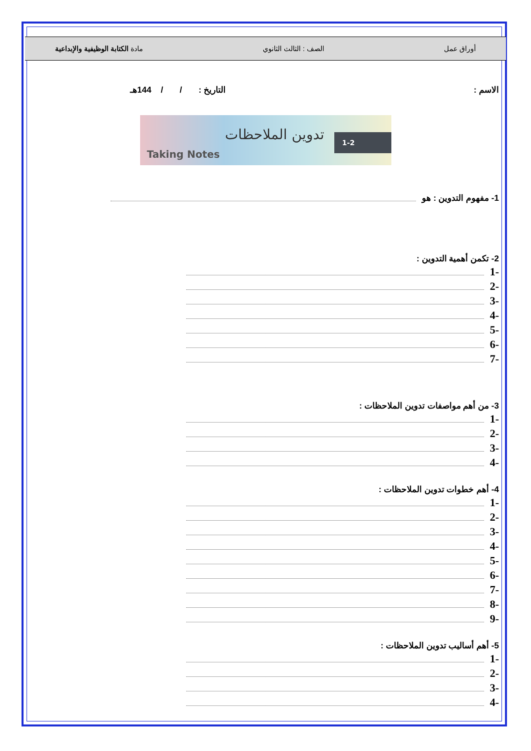أوراق عمل الصف : الثالث الثانوي مادة الكتابة الوظيفية والإبداعية
الاسم : التاريخ : / / 144هـ
Taking Notes
تدوين الملاحظات 1-2
1- مفهوم التدوين : هو
2- تكمن أهمية التدوين :
-1
-2
-3
-4
-5
-6
-7
3- من أهم مواصفات تدوين الملاحظات :
-1
-2
-3
-4
4- أهم خطوات تدوين الملاحظات :
-1
-2
-3
-4
-5
-6
-7
-8
-9
5- أهم أساليب تدوين الملاحظات :
-1
-2
-3
-4